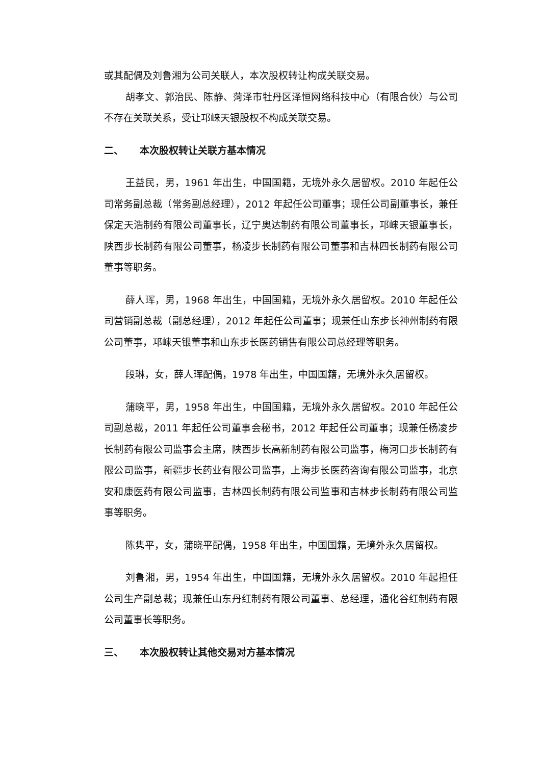或其配偶及刘鲁湘为公司关联人，本次股权转让构成关联交易。
胡孝文、郭治民、陈静、菏泽市牡丹区泽恒网络科技中心（有限合伙）与公司不存在关联关系，受让邛崃天银股权不构成关联交易。
二、 本次股权转让关联方基本情况
王益民，男，1961 年出生，中国国籍，无境外永久居留权。2010 年起任公司常务副总裁（常务副总经理），2012 年起任公司董事；现任公司副董事长，兼任保定天浩制药有限公司董事长，辽宁奥达制药有限公司董事长，邛崃天银董事长，陕西步长制药有限公司董事，杨凌步长制药有限公司董事和吉林四长制药有限公司董事等职务。
薛人珲，男，1968 年出生，中国国籍，无境外永久居留权。2010 年起任公司营销副总裁（副总经理），2012 年起任公司董事；现兼任山东步长神州制药有限公司董事，邛崃天银董事和山东步长医药销售有限公司总经理等职务。
段琳，女，薛人珲配偶，1978 年出生，中国国籍，无境外永久居留权。
蒲晓平，男，1958 年出生，中国国籍，无境外永久居留权。2010 年起任公司副总裁，2011 年起任公司董事会秘书，2012 年起任公司董事；现兼任杨凌步长制药有限公司监事会主席，陕西步长高新制药有限公司监事，梅河口步长制药有限公司监事，新疆步长药业有限公司监事，上海步长医药咨询有限公司监事，北京安和康医药有限公司监事，吉林四长制药有限公司监事和吉林步长制药有限公司监事等职务。
陈隽平，女，蒲晓平配偶，1958 年出生，中国国籍，无境外永久居留权。
刘鲁湘，男，1954 年出生，中国国籍，无境外永久居留权。2010 年起担任公司生产副总裁；现兼任山东丹红制药有限公司董事、总经理，通化谷红制药有限公司董事长等职务。
三、 本次股权转让其他交易对方基本情况